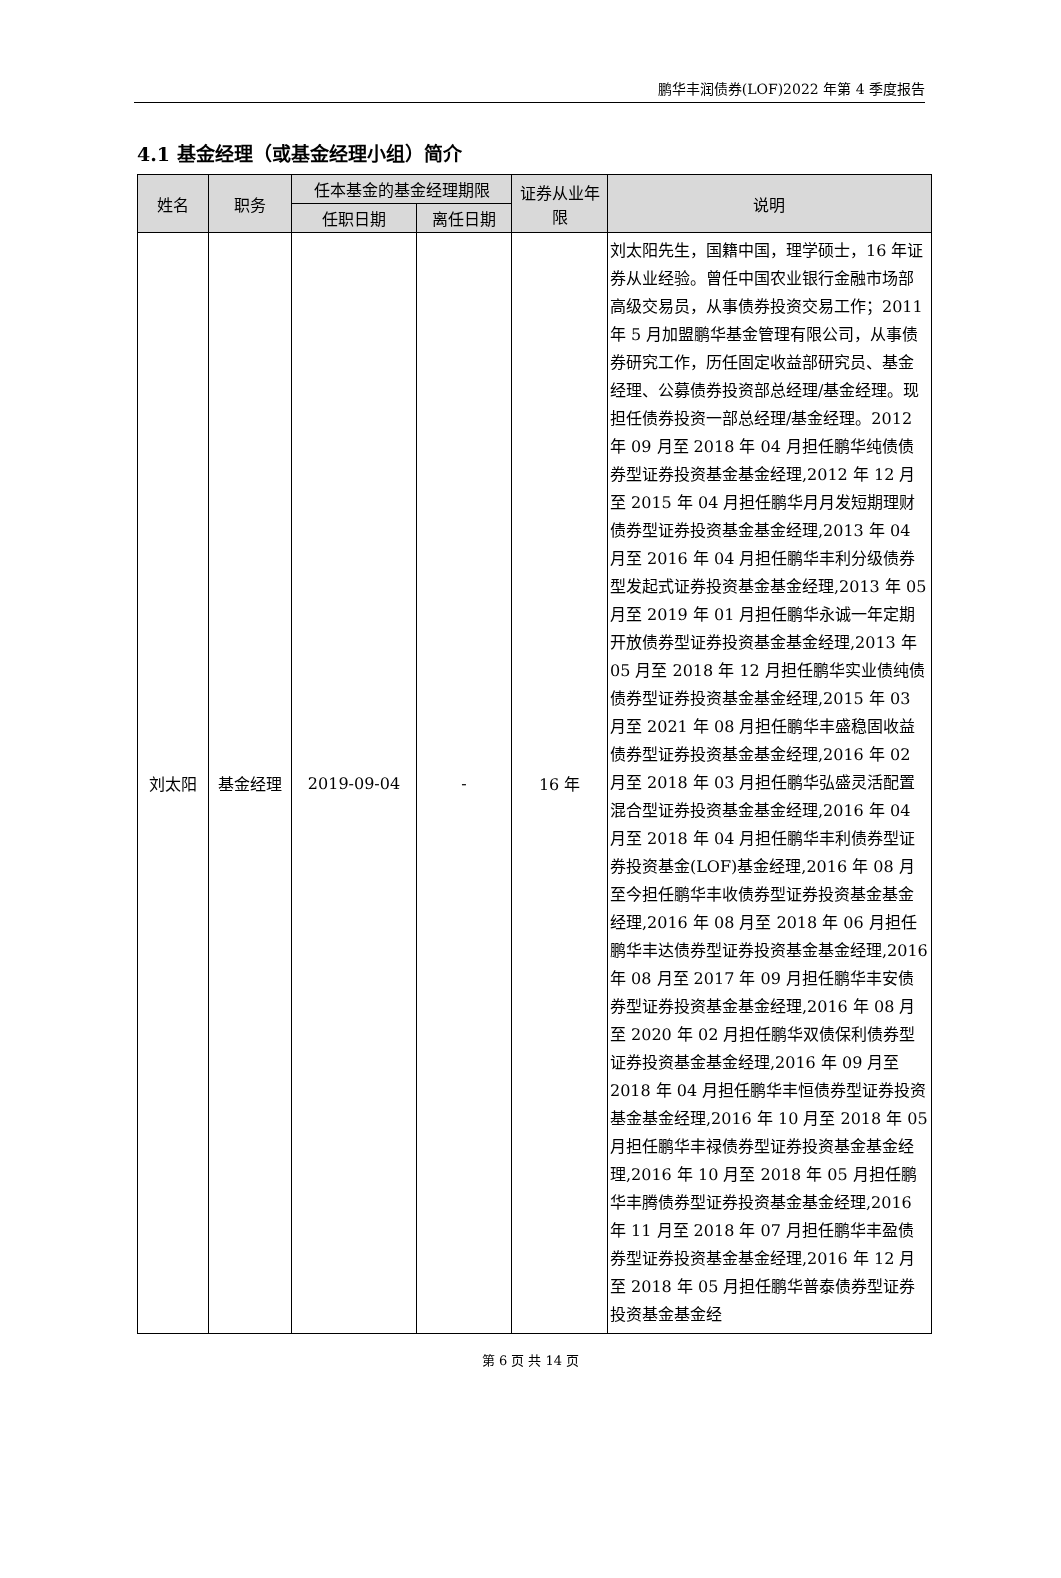鹏华丰润债券(LOF)2022 年第 4 季度报告
4.1 基金经理（或基金经理小组）简介
| 姓名 | 职务 | 任本基金的基金经理期限 | | 证券从业年限 | 说明 |
| --- | --- | --- | --- | --- | --- |
| | | 任职日期 | 离任日期 | | |
| 刘太阳 | 基金经理 | 2019-09-04 | - | 16 年 | 刘太阳先生，国籍中国，理学硕士，16 年证券从业经验。曾任中国农业银行金融市场部高级交易员，从事债券投资交易工作；2011 年 5 月加盟鹏华基金管理有限公司，从事债券研究工作，历任固定收益部研究员、基金经理、公募债券投资部总经理/基金经理。现担任债券投资一部总经理/基金经理。2012 年 09 月至 2018 年 04 月担任鹏华纯债债券型证券投资基金基金经理,2012 年 12 月至 2015 年 04 月担任鹏华月月发短期理财债券型证券投资基金基金经理,2013 年 04 月至 2016 年 04 月担任鹏华丰利分级债券型发起式证券投资基金基金经理,2013 年 05 月至 2019 年 01 月担任鹏华永诚一年定期开放债券型证券投资基金基金经理,2013 年 05 月至 2018 年 12 月担任鹏华实业债纯债债券型证券投资基金基金经理,2015 年 03 月至 2021 年 08 月担任鹏华丰盛稳固收益债券型证券投资基金基金经理,2016 年 02 月至 2018 年 03 月担任鹏华弘盛灵活配置混合型证券投资基金基金经理,2016 年 04 月至 2018 年 04 月担任鹏华丰利债券型证券投资基金(LOF)基金经理,2016 年 08 月至今担任鹏华丰收债券型证券投资基金基金经理,2016 年 08 月至 2018 年 06 月担任鹏华丰达债券型证券投资基金基金经理,2016 年 08 月至 2017 年 09 月担任鹏华丰安债券型证券投资基金基金经理,2016 年 08 月至 2020 年 02 月担任鹏华双债保利债券型证券投资基金基金经理,2016 年 09 月至 2018 年 04 月担任鹏华丰恒债券型证券投资基金基金经理,2016 年 10 月至 2018 年 05 月担任鹏华丰禄债券型证券投资基金基金经理,2016 年 10 月至 2018 年 05 月担任鹏华丰腾债券型证券投资基金基金经理,2016 年 11 月至 2018 年 07 月担任鹏华丰盈债券型证券投资基金基金经理,2016 年 12 月至 2018 年 05 月担任鹏华普泰债券型证券投资基金基金经 |
第 6 页 共 14 页